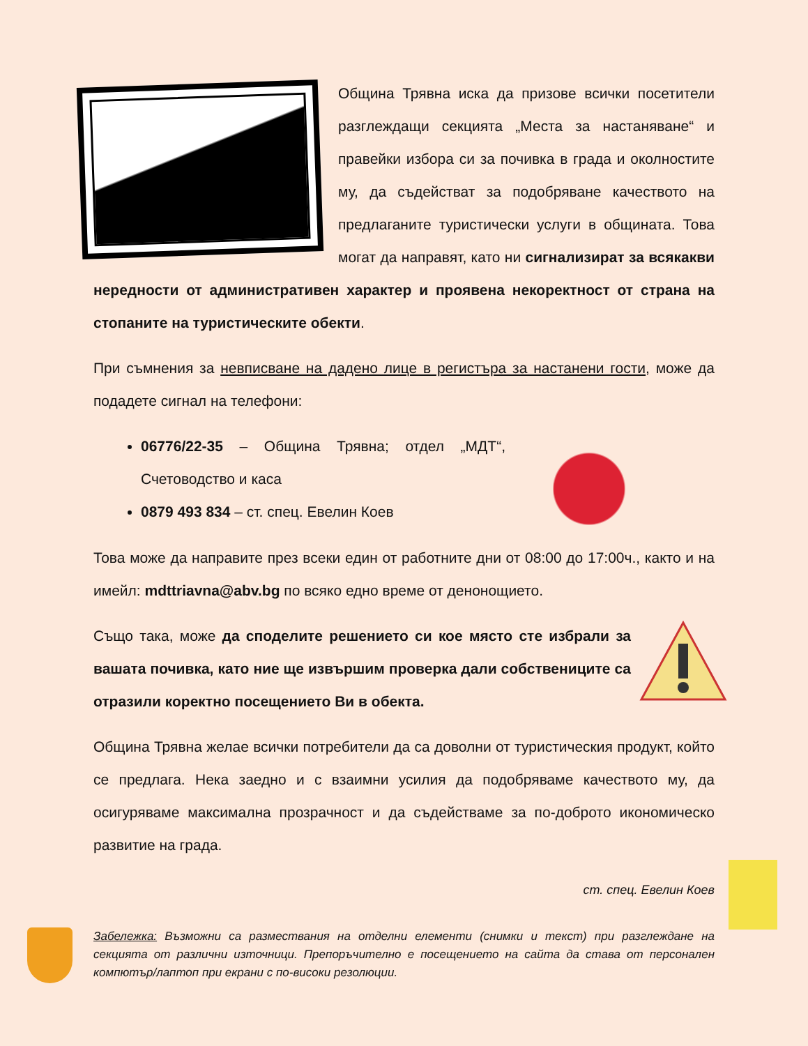Община Трявна иска да призове всички посетители разглеждащи секцията „Места за настаняване“ и правейки избора си за почивка в града и околностите му, да съдействат за подобряване качеството на предлаганите туристически услуги в общината. Това могат да направят, като ни сигнализират за всякакви нередности от административен характер и проявена некоректност от страна на стопаните на туристическите обекти.
При съмнения за невписване на дадено лице в регистъра за настанени гости, може да подадете сигнал на телефони:
06776/22-35 – Община Трявна; отдел „МДТ“, Счетоводство и каса
0879 493 834 – ст. спец. Евелин Коев
Това може да направите през всеки един от работните дни от 08:00 до 17:00ч., както и на имейл: mdttriavna@abv.bg по всяко едно време от денонощието.
Също така, може да споделите решението си кое място сте избрали за вашата почивка, като ние ще извършим проверка дали собствениците са отразили коректно посещението Ви в обекта.
Община Трявна желае всички потребители да са доволни от туристическия продукт, който се предлага. Нека заедно и с взаимни усилия да подобряваме качеството му, да осигуряваме максимална прозрачност и да съдействаме за по-доброто икономическо развитие на града.
ст. спец. Евелин Коев
Забележка: Възможни са размествания на отделни елементи (снимки и текст) при разглеждане на секцията от различни източници. Препоръчително е посещението на сайта да става от персонален компютър/лаптоп при екрани с по-високи резолюции.